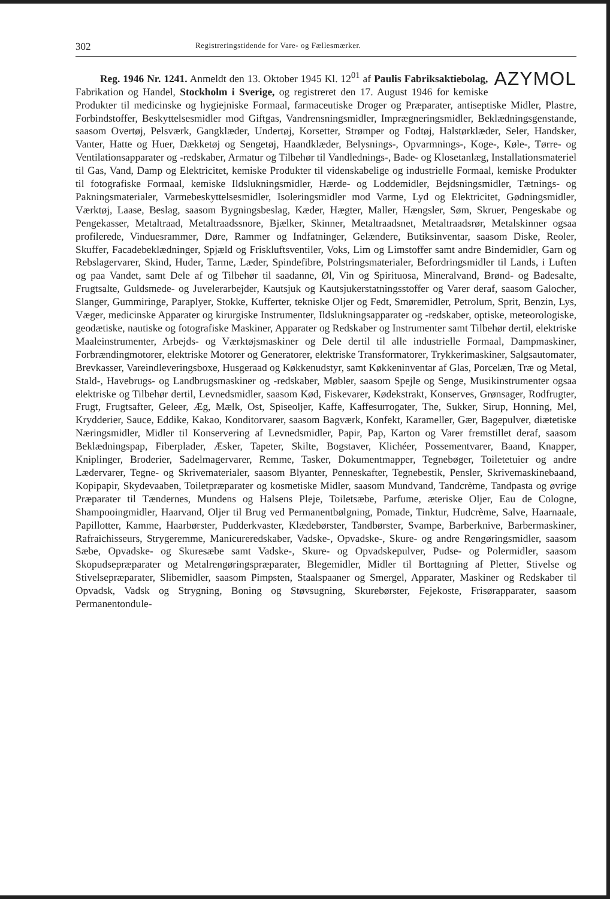302 Registreringstidende for Vare- og Fællesmærker.
AZYMOL Reg. 1946 Nr. 1241. Anmeldt den 13. Oktober 1945 Kl. 12<sup>01</sup> af Paulis Fabriksaktiebolag, Fabrikation og Handel, Stockholm i Sverige, og registreret den 17. August 1946 for kemiske Produkter til medicinske og hygiejniske Formaal, farmaceutiske Droger og Præparater, antiseptiske Midler, Plastre, Forbindstoffer, Beskyttelsesmidler mod Giftgas, Vandrensningsmidler, Imprægneringsmidler, Beklædningsgenstande, saasom Overtøj, Pelsværk, Gangklæder, Undertøj, Korsetter, Strømper og Fodtøj, Halstørklæder, Seler, Handsker, Vanter, Hatte og Huer, Dækketøj og Sengetøj, Haandklæder, Belysnings-, Opvarmnings-, Koge-, Køle-, Tørre- og Ventilationsapparater og -redskaber, Armatur og Tilbehør til Vandlednings-, Bade- og Klosetanlæg, Installationsmateriel til Gas, Vand, Damp og Elektricitet, kemiske Produkter til videnskabelige og industrielle Formaal, kemiske Produkter til fotografiske Formaal, kemiske Ildslukningsmidler, Hærde- og Loddemidler, Bejdsningsmidler, Tætnings- og Pakningsmaterialer, Varmebeskyttelsesmidler, Isoleringsmidler mod Varme, Lyd og Elektricitet, Gødningsmidler, Værktøj, Laase, Beslag, saasom Bygningsbeslag, Kæder, Hægter, Maller, Hængsler, Søm, Skruer, Pengeskabe og Pengekasser, Metaltraad, Metaltraadssnore, Bjælker, Skinner, Metaltraadsnet, Metaltraadsrør, Metalskinner ogsaa profilerede, Vinduesrammer, Døre, Rammer og Indfatninger, Gelændere, Butiksinventar, saasom Diske, Reoler, Skuffer, Facadebeklædninger, Spjæld og Friskluftsventiler, Voks, Lim og Limstoffer samt andre Bindemidler, Garn og Rebslagervarer, Skind, Huder, Tarme, Læder, Spindefibre, Polstringsmaterialer, Befordringsmidler til Lands, i Luften og paa Vandet, samt Dele af og Tilbehør til saadanne, Øl, Vin og Spirituosa, Mineralvand, Brønd- og Badesalte, Frugtsalte, Guldsmede- og Juvelerarbejder, Kautsjuk og Kautsjukerstatningsstoffer og Varer deraf, saasom Galocher, Slanger, Gummiringe, Paraplyer, Stokke, Kufferter, tekniske Oljer og Fedt, Smøremidler, Petrolum, Sprit, Benzin, Lys, Væger, medicinske Apparater og kirurgiske Instrumenter, Ildslukningsapparater og -redskaber, optiske, meteorologiske, geodætiske, nautiske og fotografiske Maskiner, Apparater og Redskaber og Instrumenter samt Tilbehør dertil, elektriske Maaleinstrumenter, Arbejds- og Værktøjsmaskiner og Dele dertil til alle industrielle Formaal, Dampmaskiner, Forbrændingmotorer, elektriske Motorer og Generatorer, elektriske Transformatorer, Trykkerimaskiner, Salgsautomater, Brevkasser, Vareindleveringsboxe, Husgeraad og Køkkenudstyr, samt Køkkeninventar af Glas, Porcelæn, Træ og Metal, Stald-, Havebrugs- og Landbrugsmaskiner og -redskaber, Møbler, saasom Spejle og Senge, Musikinstrumenter ogsaa elektriske og Tilbehør dertil, Levnedsmidler, saasom Kød, Fiskevarer, Kødekstrakt, Konserves, Grønsager, Rodfrugter, Frugt, Frugtsafter, Geleer, Æg, Mælk, Ost, Spiseoljer, Kaffe, Kaffesurrogater, The, Sukker, Sirup, Honning, Mel, Krydderier, Sauce, Eddike, Kakao, Konditorvarer, saasom Bagværk, Konfekt, Karameller, Gær, Bagepulver, diætetiske Næringsmidler, Midler til Konservering af Levnedsmidler, Papir, Pap, Karton og Varer fremstillet deraf, saasom Beklædningspap, Fiberplader, Æsker, Tapeter, Skilte, Bogstaver, Klichéer, Possementvarer, Baand, Knapper, Kniplinger, Broderier, Sadelmagervarer, Remme, Tasker, Dokumentmapper, Tegnebøger, Toiletetuier og andre Lædervarer, Tegne- og Skrivematerialer, saasom Blyanter, Penneskafter, Tegnebestik, Pensler, Skrivemaskinebaand, Kopipapir, Skydevaaben, Toiletpræparater og kosmetiske Midler, saasom Mundvand, Tandcrème, Tandpasta og øvrige Præparater til Tændernes, Mundens og Halsens Pleje, Toiletsæbe, Parfume, æteriske Oljer, Eau de Cologne, Shampooingmidler, Haarvand, Oljer til Brug ved Permanentbølgning, Pomade, Tinktur, Hudcrème, Salve, Haarnaale, Papillotter, Kamme, Haarbørster, Pudderkvaster, Klædebørster, Tandbørster, Svampe, Barberknive, Barbermaskiner, Rafraichisseurs, Strygeremme, Manicureredskaber, Vadske-, Opvadske-, Skure- og andre Rengøringsmidler, saasom Sæbe, Opvadske- og Skuresæbe samt Vadske-, Skure- og Opvadskepulver, Pudse- og Polermidler, saasom Skopudsepræparater og Metalrengøringspræparater, Blegemidler, Midler til Borttagning af Pletter, Stivelse og Stivelsepræparater, Slibemidler, saasom Pimpsten, Staalspaaner og Smergel, Apparater, Maskiner og Redskaber til Opvadsk, Vadsk og Strygning, Boning og Støvsugning, Skurebørster, Fejekoste, Frisørapparater, saasom Permanentondule-